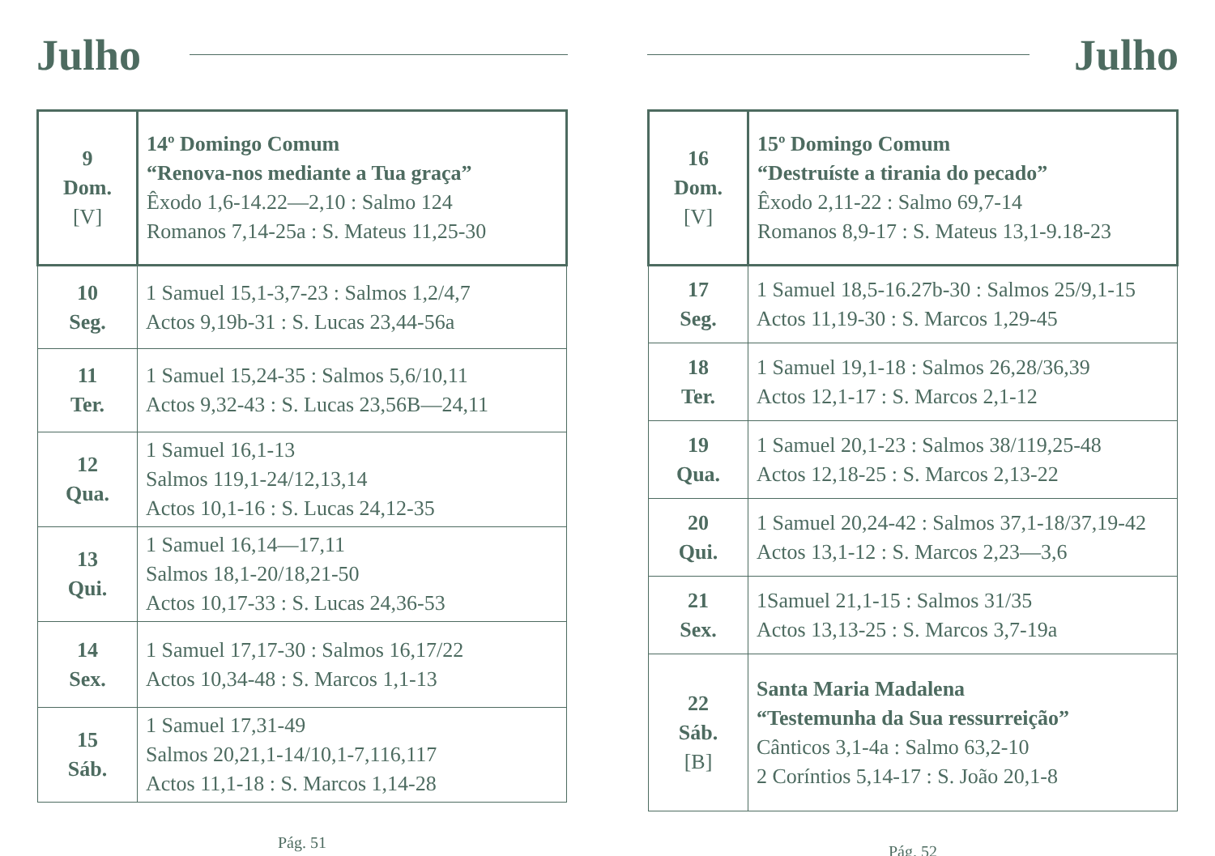Julho
| 9 Dom. [V] | 14º Domingo Comum “Renova-nos mediante a Tua graça” Êxodo 1,6-14.22—2,10 : Salmo 124 Romanos 7,14-25a : S. Mateus 11,25-30 |
| 10 Seg. | 1 Samuel 15,1-3,7-23 : Salmos 1,2/4,7 Actos 9,19b-31 : S. Lucas 23,44-56a |
| 11 Ter. | 1 Samuel 15,24-35 : Salmos 5,6/10,11 Actos 9,32-43 : S. Lucas 23,56B—24,11 |
| 12 Qua. | 1 Samuel 16,1-13 Salmos 119,1-24/12,13,14 Actos 10,1-16 : S. Lucas 24,12-35 |
| 13 Qui. | 1 Samuel 16,14—17,11 Salmos 18,1-20/18,21-50 Actos 10,17-33 : S. Lucas 24,36-53 |
| 14 Sex. | 1 Samuel 17,17-30 : Salmos 16,17/22 Actos 10,34-48 : S. Marcos 1,1-13 |
| 15 Sáb. | 1 Samuel 17,31-49 Salmos 20,21,1-14/10,1-7,116,117 Actos 11,1-18 : S. Marcos 1,14-28 |
Pág. 51
Julho
| 16 Dom. [V] | 15º Domingo Comum “Destruíste a tirania do pecado” Êxodo 2,11-22 : Salmo 69,7-14 Romanos 8,9-17 : S. Mateus 13,1-9.18-23 |
| 17 Seg. | 1 Samuel 18,5-16.27b-30 : Salmos 25/9,1-15 Actos 11,19-30 : S. Marcos 1,29-45 |
| 18 Ter. | 1 Samuel 19,1-18 : Salmos 26,28/36,39 Actos 12,1-17 : S. Marcos 2,1-12 |
| 19 Qua. | 1 Samuel 20,1-23 : Salmos 38/119,25-48 Actos 12,18-25 : S. Marcos 2,13-22 |
| 20 Qui. | 1 Samuel 20,24-42 : Salmos 37,1-18/37,19-42 Actos 13,1-12 : S. Marcos 2,23—3,6 |
| 21 Sex. | 1Samuel 21,1-15 : Salmos 31/35 Actos 13,13-25 : S. Marcos 3,7-19a |
| 22 Sáb. [B] | Santa Maria Madalena “Testemunha da Sua ressurreição” Cânticos 3,1-4a : Salmo 63,2-10 2 Coríntios 5,14-17 : S. João 20,1-8 |
Pág. 52